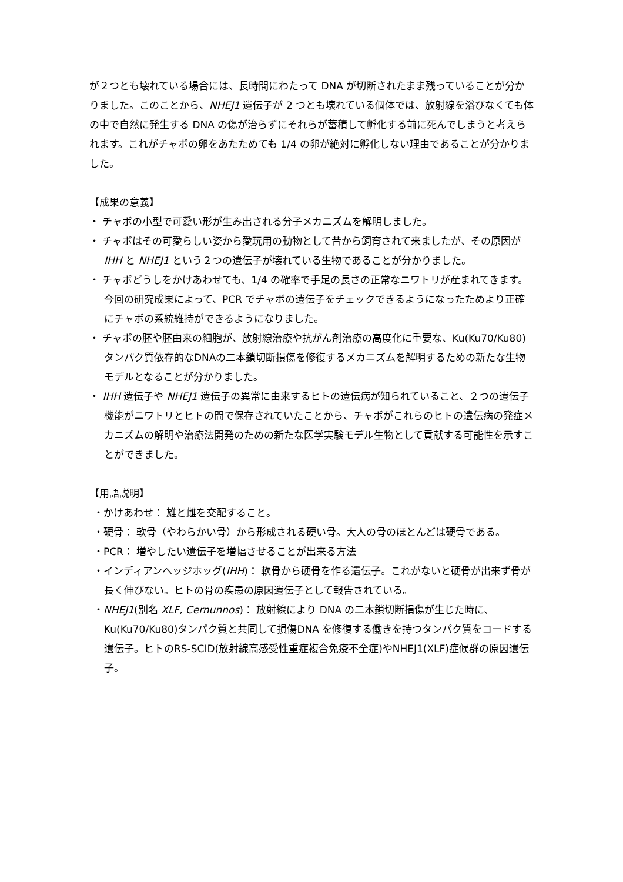が２つとも壊れている場合には、長時間にわたって DNA が切断されたまま残っていることが分かりました。このことから、NHEJ1 遺伝子が 2 つとも壊れている個体では、放射線を浴びなくても体の中で自然に発生する DNA の傷が治らずにそれらが蓄積して孵化する前に死んでしまうと考えられます。これがチャボの卵をあたためても 1/4 の卵が絶対に孵化しない理由であることが分かりました。
【成果の意義】
・ チャボの小型で可愛い形が生み出される分子メカニズムを解明しました。
・ チャボはその可愛らしい姿から愛玩用の動物として昔から飼育されて来ましたが、その原因が IHH と NHEJ1 という２つの遺伝子が壊れている生物であることが分かりました。
・ チャボどうしをかけあわせても、1/4 の確率で手足の長さの正常なニワトリが産まれてきます。今回の研究成果によって、PCR でチャボの遺伝子をチェックできるようになったためより正確にチャボの系統維持ができるようになりました。
・ チャボの胚や胚由来の細胞が、放射線治療や抗がん剤治療の高度化に重要な、Ku(Ku70/Ku80)タンパク質依存的なDNAの二本鎖切断損傷を修復するメカニズムを解明するための新たな生物モデルとなることが分かりました。
・ IHH 遺伝子や NHEJ1 遺伝子の異常に由来するヒトの遺伝病が知られていること、２つの遺伝子機能がニワトリとヒトの間で保存されていたことから、チャボがこれらのヒトの遺伝病の発症メカニズムの解明や治療法開発のための新たな医学実験モデル生物として貢献する可能性を示すことができました。
【用語説明】
・かけあわせ： 雄と雌を交配すること。
・硬骨： 軟骨（やわらかい骨）から形成される硬い骨。大人の骨のほとんどは硬骨である。
・PCR： 増やしたい遺伝子を増幅させることが出来る方法
・インディアンヘッジホッグ(IHH)： 軟骨から硬骨を作る遺伝子。これがないと硬骨が出来ず骨が長く伸びない。ヒトの骨の疾患の原因遺伝子として報告されている。
・NHEJ1(別名 XLF, Cernunnos)： 放射線により DNA の二本鎖切断損傷が生じた時に、Ku(Ku70/Ku80)タンパク質と共同して損傷DNA を修復する働きを持つタンパク質をコードする遺伝子。ヒトのRS-SCID(放射線高感受性重症複合免疫不全症)やNHEJ1(XLF)症候群の原因遺伝子。